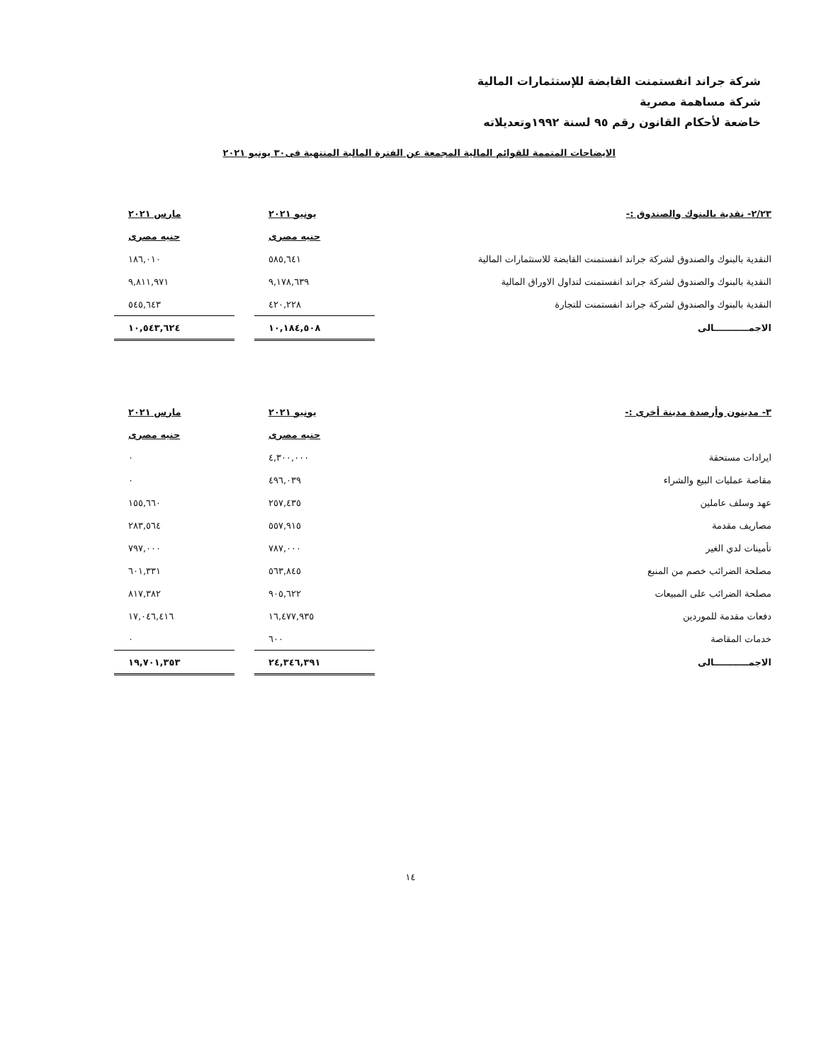شركة جراند انفستمنت القابضة للإستثمارات المالية
شركة مساهمة مصرية
خاضعة لأحكام القانون رقم ٩٥ لسنة ١٩٩٢وتعديلاته
الايضاحات المتممة للقوائم المالية المجمعة عن الفترة المالية المنتهية فى٣٠ يونيو ٢٠٢١
| ٢/٢٣- نقدية بالبنوك والصندوق :- | يونيو ٢٠٢١ | | مارس ٢٠٢١ |
| | جنيه مصرى | | جنيه مصرى |
| النقدية بالبنوك والصندوق لشركة جراند انفستمنت القابضة للاستثمارات المالية | ٥٨٥,٦٤١ | | ١٨٦,٠١٠ |
| النقدية بالبنوك والصندوق لشركة جراند انفستمنت لتداول الاوراق المالية | ٩,١٧٨,٦٣٩ | | ٩,٨١١,٩٧١ |
| النقدية بالبنوك والصندوق لشركة جراند انفستمنت للتجارة | ٤٢٠,٢٢٨ | | ٥٤٥,٦٤٣ |
| الاجمـــــــــــالى | ١٠,١٨٤,٥٠٨ | | ١٠,٥٤٣,٦٢٤ |
| ٣- مدينون وأرصدة مدينة أخرى :- | يونيو ٢٠٢١ | | مارس ٢٠٢١ |
| | جنيه مصرى | | جنيه مصرى |
| ايرادات مستحقة | ٤,٣٠٠,٠٠٠ | | ٠ |
| مقاصة عمليات البيع والشراء | ٤٩٦,٠٣٩ | | ٠ |
| عهد وسلف عاملين | ٢٥٧,٤٣٥ | | ١٥٥,٦٦٠ |
| مصاريف مقدمة | ٥٥٧,٩١٥ | | ٢٨٣,٥٦٤ |
| تأمينات لدي الغير | ٧٨٧,٠٠٠ | | ٧٩٧,٠٠٠ |
| مصلحة الضرائب خصم من المنبع | ٥٦٣,٨٤٥ | | ٦٠١,٣٣١ |
| مصلحة الضرائب على المبيعات | ٩٠٥,٦٢٢ | | ٨١٧,٣٨٢ |
| دفعات مقدمة للموردين | ١٦,٤٧٧,٩٣٥ | | ١٧,٠٤٦,٤١٦ |
| خدمات المقاصة | ٦٠٠ | | ٠ |
| الاجمـــــــــــالى | ٢٤,٣٤٦,٣٩١ | | ١٩,٧٠١,٣٥٣ |
١٤